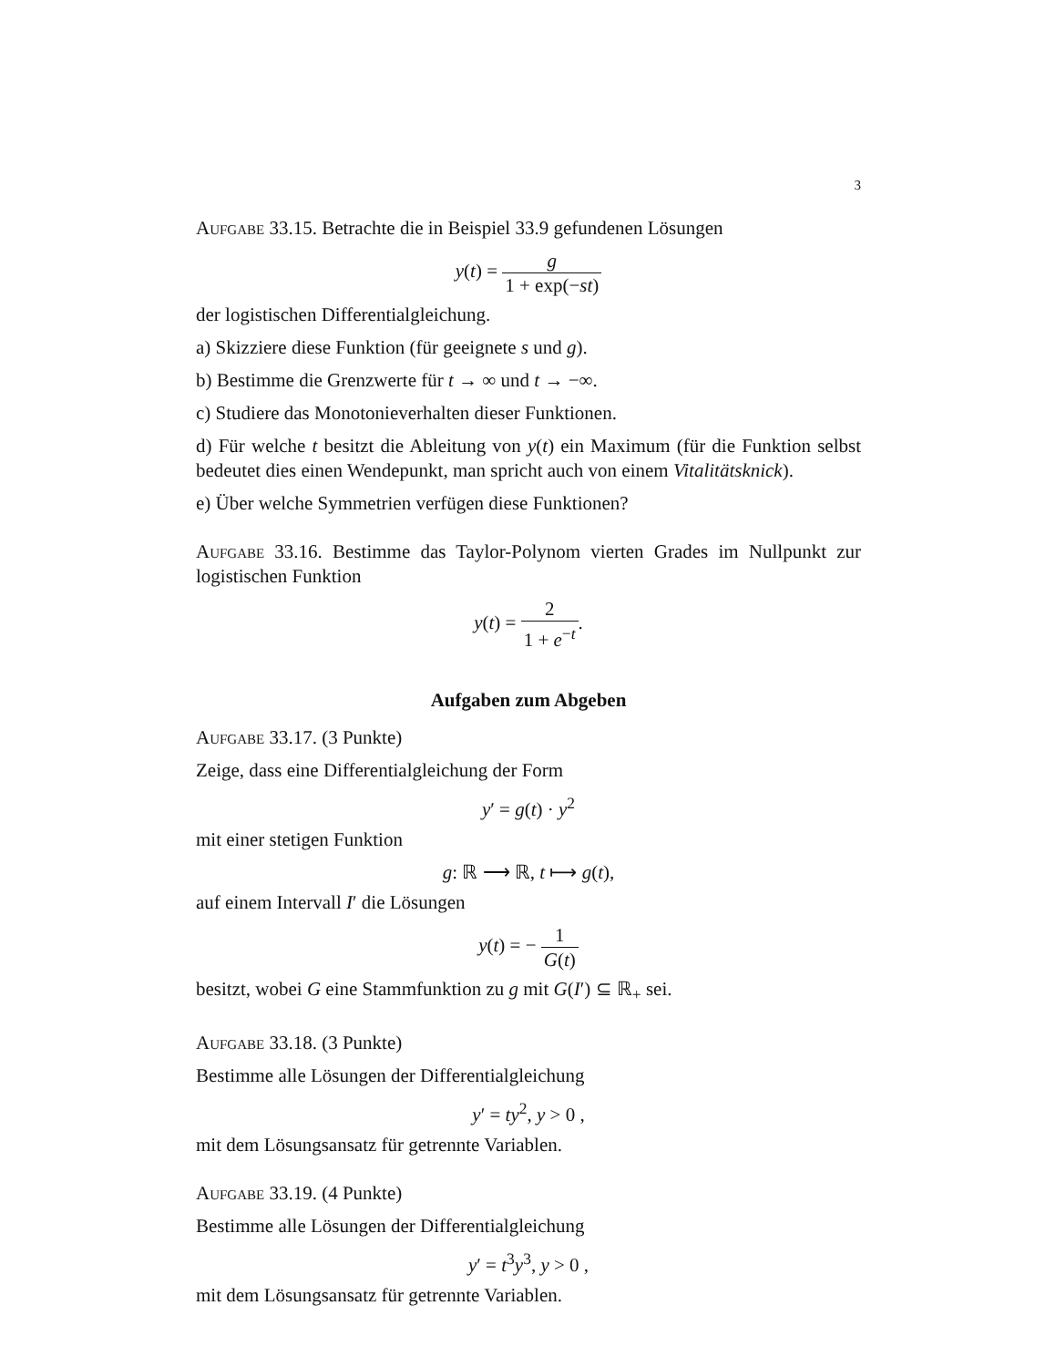3
Aufgabe 33.15. Betrachte die in Beispiel 33.9 gefundenen Lösungen
y(t) = g 1 + exp(−st)
der logistischen Differentialgleichung.
a) Skizziere diese Funktion (für geeignete s und g).
b) Bestimme die Grenzwerte für t → ∞ und t → −∞.
c) Studiere das Monotonieverhalten dieser Funktionen.
d) Für welche t besitzt die Ableitung von y(t) ein Maximum (für die Funktion selbst bedeutet dies einen Wendepunkt, man spricht auch von einem Vitalitätsknick).
e) Über welche Symmetrien verfügen diese Funktionen?
Aufgabe 33.16. Bestimme das Taylor-Polynom vierten Grades im Nullpunkt zur logistischen Funktion
y(t) = 2 1 + e<sup>−t</sup>.
Aufgaben zum Abgeben
Aufgabe 33.17. (3 Punkte)
Zeige, dass eine Differentialgleichung der Form
y′ = g(t) · y<sup>2</sup>
mit einer stetigen Funktion
g: ℝ ⟶ ℝ, t ⟼ g(t),
auf einem Intervall I′ die Lösungen
y(t) = − 1 G(t)
besitzt, wobei G eine Stammfunktion zu g mit G(I′) ⊆ ℝ<sub>+</sub> sei.
Aufgabe 33.18. (3 Punkte)
Bestimme alle Lösungen der Differentialgleichung
y′ = ty<sup>2</sup>, y > 0 ,
mit dem Lösungsansatz für getrennte Variablen.
Aufgabe 33.19. (4 Punkte)
Bestimme alle Lösungen der Differentialgleichung
y′ = t<sup>3</sup>y<sup>3</sup>, y > 0 ,
mit dem Lösungsansatz für getrennte Variablen.